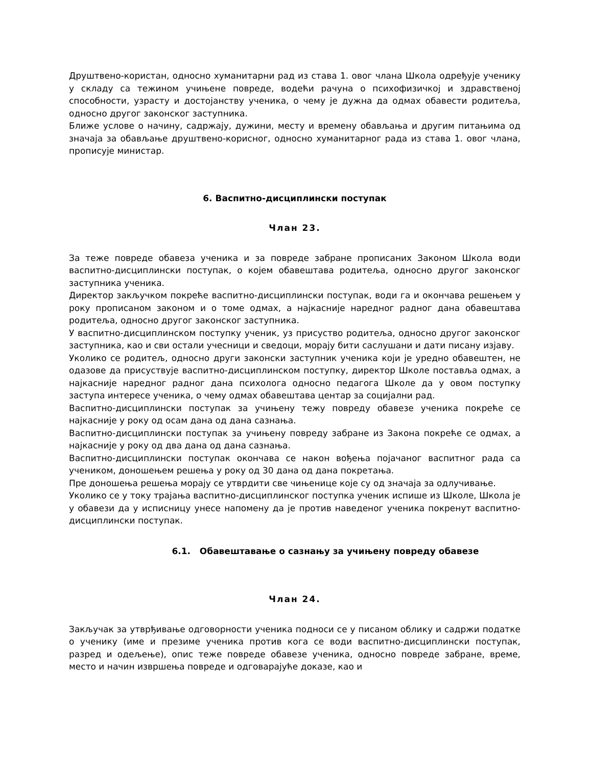Друштвено-користан, односно хуманитарни рад из става 1. овог члана Школа одређује ученику у складу са тежином учињене повреде, водећи рачуна о психофизичкој и здравственој способности, узрасту и достојанству ученика, о чему је дужна да одмах обавести родитеља, односно другог законског заступника.
Ближе услове о начину, садржају, дужини, месту и времену обављања и другим питањима од значаја за обављање друштвено-корисног, односно хуманитарног рада из става 1. овог члана, прописује министар.
6. Васпитно-дисциплински поступак
Члан 23.
За теже повреде обавеза ученика и за повреде забране прописаних Законом Школа води васпитно-дисциплински поступак, о којем обавештава родитеља, односно другог законског заступника ученика.
Директор закључком покреће васпитно-дисциплински поступак, води га и окончава решењем у року прописаном законом и о томе одмах, а најкасније наредног радног дана обавештава родитеља, односно другог законског заступника.
У васпитно-дисциплинском поступку ученик, уз присуство родитеља, односно другог законског заступника, као и сви остали учесници и сведоци, морају бити саслушани и дати писану изјаву.
Уколико се родитељ, односно други законски заступник ученика који је уредно обавештен, не одазове да присуствује васпитно-дисциплинском поступку, директор Школе поставља одмах, а најкасније наредног радног дана психолога односно педагога Школе да у овом поступку заступа интересе ученика, о чему одмах обавештава центар за социјални рад.
Васпитно-дисциплински поступак за учињену тежу повреду обавезе ученика покреће се најкасније у року од осам дана од дана сазнања.
Васпитно-дисциплински поступак за учињену повреду забране из Закона покреће се одмах, а најкасније у року од два дана од дана сазнања.
Васпитно-дисциплински поступак окончава се након вођења појачаног васпитног рада са учеником, доношењем решења у року од 30 дана од дана покретања.
Пре доношења решења морају се утврдити све чињенице које су од значаја за одлучивање.
Уколико се у току трајања васпитно-дисциплинског поступка ученик испише из Школе, Школа је у обавези да у исписницу унесе напомену да је против наведеног ученика покренут васпитно-дисциплински поступак.
6.1. Обавештавање о сазнању за учињену повреду обавезе
Члан 24.
Закључак за утврђивање одговорности ученика подноси се у писаном облику и садржи податке о ученику (име и презиме ученика против кога се води васпитно-дисциплински поступак, разред и одељење), опис теже повреде обавезе ученика, односно повреде забране, време, место и начин извршења повреде и одговарајуће доказе, као и